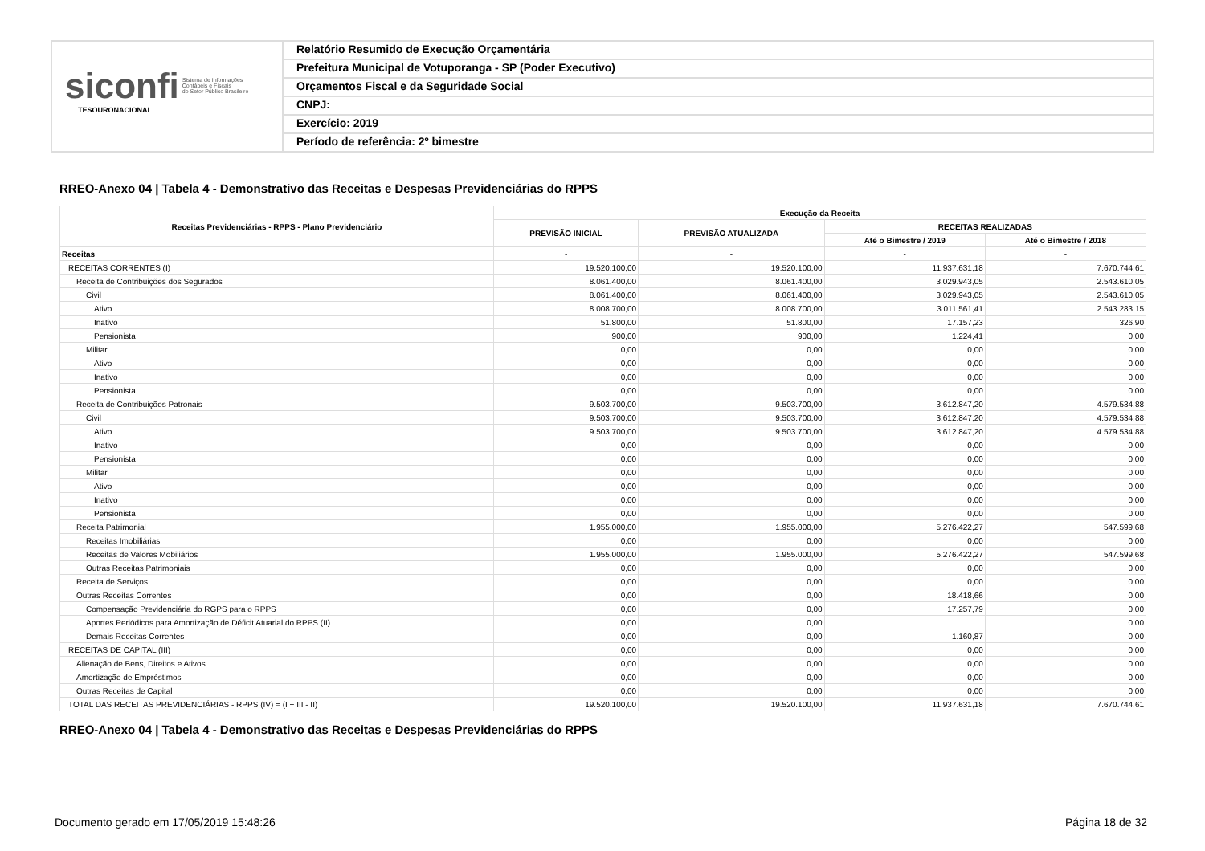siconfi Sistema de Informações
Contábeis e Fiscais
do Setor Público Brasileiro
TESOURONACIONAL
Relatório Resumido de Execução Orçamentária
Prefeitura Municipal de Votuporanga - SP (Poder Executivo)
Orçamentos Fiscal e da Seguridade Social
CNPJ:
Exercício: 2019
Período de referência: 2º bimestre
RREO-Anexo 04 | Tabela 4 - Demonstrativo das Receitas e Despesas Previdenciárias do RPPS
| Receitas Previdenciárias - RPPS - Plano Previdenciário | Execução da Receita | | | |
| --- | --- | --- | --- | --- |
| | PREVISÃO INICIAL | PREVISÃO ATUALIZADA | RECEITAS REALIZADAS | |
| | | | Até o Bimestre / 2019 | Até o Bimestre / 2018 |
| Receitas | - | - | - | - |
| RECEITAS CORRENTES (I) | 19.520.100,00 | 19.520.100,00 | 11.937.631,18 | 7.670.744,61 |
| Receita de Contribuições dos Segurados | 8.061.400,00 | 8.061.400,00 | 3.029.943,05 | 2.543.610,05 |
| Civil | 8.061.400,00 | 8.061.400,00 | 3.029.943,05 | 2.543.610,05 |
| Ativo | 8.008.700,00 | 8.008.700,00 | 3.011.561,41 | 2.543.283,15 |
| Inativo | 51.800,00 | 51.800,00 | 17.157,23 | 326,90 |
| Pensionista | 900,00 | 900,00 | 1.224,41 | 0,00 |
| Militar | 0,00 | 0,00 | 0,00 | 0,00 |
| Ativo | 0,00 | 0,00 | 0,00 | 0,00 |
| Inativo | 0,00 | 0,00 | 0,00 | 0,00 |
| Pensionista | 0,00 | 0,00 | 0,00 | 0,00 |
| Receita de Contribuições Patronais | 9.503.700,00 | 9.503.700,00 | 3.612.847,20 | 4.579.534,88 |
| Civil | 9.503.700,00 | 9.503.700,00 | 3.612.847,20 | 4.579.534,88 |
| Ativo | 9.503.700,00 | 9.503.700,00 | 3.612.847,20 | 4.579.534,88 |
| Inativo | 0,00 | 0,00 | 0,00 | 0,00 |
| Pensionista | 0,00 | 0,00 | 0,00 | 0,00 |
| Militar | 0,00 | 0,00 | 0,00 | 0,00 |
| Ativo | 0,00 | 0,00 | 0,00 | 0,00 |
| Inativo | 0,00 | 0,00 | 0,00 | 0,00 |
| Pensionista | 0,00 | 0,00 | 0,00 | 0,00 |
| Receita Patrimonial | 1.955.000,00 | 1.955.000,00 | 5.276.422,27 | 547.599,68 |
| Receitas Imobiliárias | 0,00 | 0,00 | 0,00 | 0,00 |
| Receitas de Valores Mobiliários | 1.955.000,00 | 1.955.000,00 | 5.276.422,27 | 547.599,68 |
| Outras Receitas Patrimoniais | 0,00 | 0,00 | 0,00 | 0,00 |
| Receita de Serviços | 0,00 | 0,00 | 0,00 | 0,00 |
| Outras Receitas Correntes | 0,00 | 0,00 | 18.418,66 | 0,00 |
| Compensação Previdenciária do RGPS para o RPPS | 0,00 | 0,00 | 17.257,79 | 0,00 |
| Aportes Periódicos para Amortização de Déficit Atuarial do RPPS (II) | 0,00 | 0,00 | | 0,00 |
| Demais Receitas Correntes | 0,00 | 0,00 | 1.160,87 | 0,00 |
| RECEITAS DE CAPITAL (III) | 0,00 | 0,00 | 0,00 | 0,00 |
| Alienação de Bens, Direitos e Ativos | 0,00 | 0,00 | 0,00 | 0,00 |
| Amortização de Empréstimos | 0,00 | 0,00 | 0,00 | 0,00 |
| Outras Receitas de Capital | 0,00 | 0,00 | 0,00 | 0,00 |
| TOTAL DAS RECEITAS PREVIDENCIÁRIAS - RPPS (IV) = (I + III - II) | 19.520.100,00 | 19.520.100,00 | 11.937.631,18 | 7.670.744,61 |
RREO-Anexo 04 | Tabela 4 - Demonstrativo das Receitas e Despesas Previdenciárias do RPPS
Documento gerado em 17/05/2019 15:48:26
Página 18 de 32